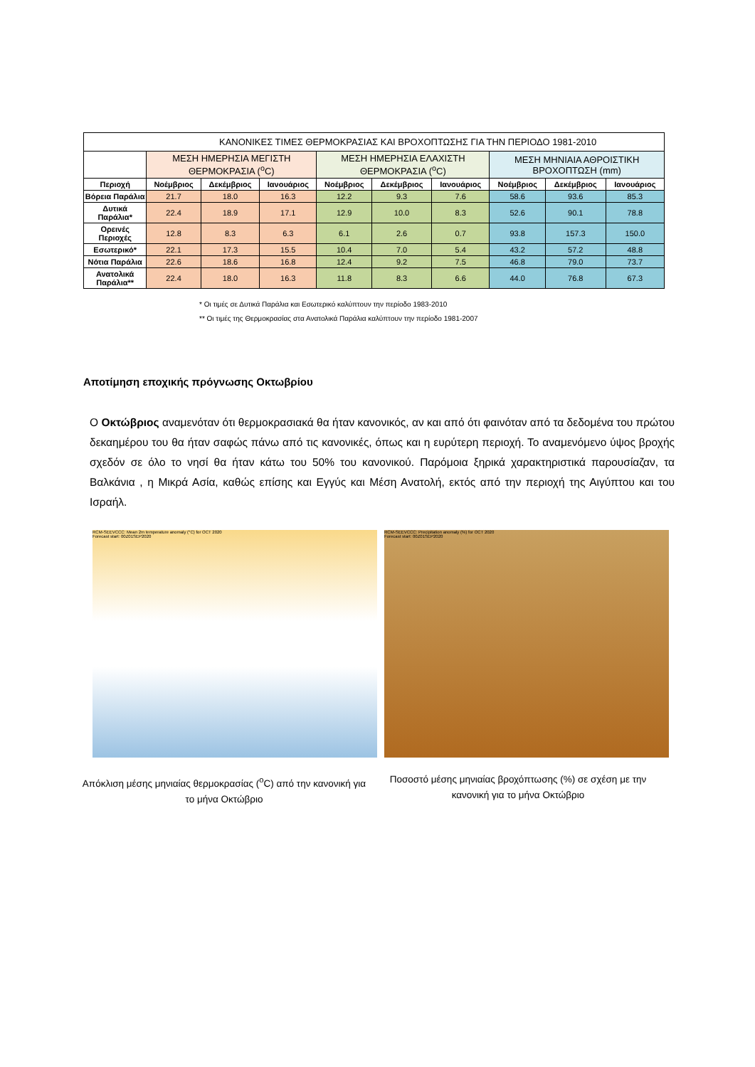| ΚΑΝΟΝΙΚΕΣ ΤΙΜΕΣ ΘΕΡΜΟΚΡΑΣΙΑΣ ΚΑΙ ΒΡΟΧΟΠΤΩΣΗΣ ΓΙΑ ΤΗΝ ΠΕΡΙΟΔΟ 1981-2010 | | | | | | | | | |
| --- | --- | --- | --- | --- | --- | --- | --- | --- | --- |
| | ΜΕΣΗ ΗΜΕΡΗΣΙΑ ΜΕΓΙΣΤΗ ΘΕΡΜΟΚΡΑΣΙΑ (<sup>o</sup>C) | | | ΜΕΣΗ ΗΜΕΡΗΣΙΑ ΕΛΑΧΙΣΤΗ ΘΕΡΜΟΚΡΑΣΙΑ (<sup>o</sup>C) | | | ΜΕΣΗ ΜΗΝΙΑΙΑ ΑΘΡΟΙΣΤΙΚΗ ΒΡΟΧΟΠΤΩΣΗ (mm) | | |
| Περιοχή | Νοέμβριος | Δεκέμβριος | Ιανουάριος | Νοέμβριος | Δεκέμβριος | Ιανουάριος | Νοέμβριος | Δεκέμβριος | Ιανουάριος |
| Βόρεια Παράλια | 21.7 | 18.0 | 16.3 | 12.2 | 9.3 | 7.6 | 58.6 | 93.6 | 85.3 |
| Δυτικά Παράλια* | 22.4 | 18.9 | 17.1 | 12.9 | 10.0 | 8.3 | 52.6 | 90.1 | 78.8 |
| Ορεινές Περιοχές | 12.8 | 8.3 | 6.3 | 6.1 | 2.6 | 0.7 | 93.8 | 157.3 | 150.0 |
| Εσωτερικό* | 22.1 | 17.3 | 15.5 | 10.4 | 7.0 | 5.4 | 43.2 | 57.2 | 48.8 |
| Νότια Παράλια | 22.6 | 18.6 | 16.8 | 12.4 | 9.2 | 7.5 | 46.8 | 79.0 | 73.7 |
| Ανατολικά Παράλια** | 22.4 | 18.0 | 16.3 | 11.8 | 8.3 | 6.6 | 44.0 | 76.8 | 67.3 |
* Οι τιμές σε Δυτικά Παράλια και Εσωτερικό καλύπτουν την περίοδο 1983-2010
** Οι τιμές της Θερμοκρασίας στα Ανατολικά Παράλια καλύπτουν την περίοδο 1981-2007
Αποτίμηση εποχικής πρόγνωσης Οκτωβρίου
Ο Οκτώβριος αναμενόταν ότι θερμοκρασιακά θα ήταν κανονικός, αν και από ότι φαινόταν από τα δεδομένα του πρώτου δεκαημέρου του θα ήταν σαφώς πάνω από τις κανονικές, όπως και η ευρύτερη περιοχή. Το αναμενόμενο ύψος βροχής σχεδόν σε όλο το νησί θα ήταν κάτω του 50% του κανονικού. Παρόμοια ξηρικά χαρακτηριστικά παρουσίαζαν, τα Βαλκάνια , η Μικρά Ασία, καθώς επίσης και Εγγύς και Μέση Ανατολή, εκτός από την περιοχή της Αιγύπτου και του Ισραήλ.
RCM-SEEVCCC: Mean 2m temperature anomaly (°C) for OCT 2020
Forecast start: 00Z01SEP2020
RCM-SEEVCCC: Precipitation anomaly (%) for OCT 2020
Forecast start: 00Z01SEP2020
Απόκλιση μέσης μηνιαίας θερμοκρασίας (<sup>o</sup>C) από την κανονική για το μήνα Οκτώβριο
Ποσοστό μέσης μηνιαίας βροχόπτωσης (%) σε σχέση με την κανονική για το μήνα Οκτώβριο